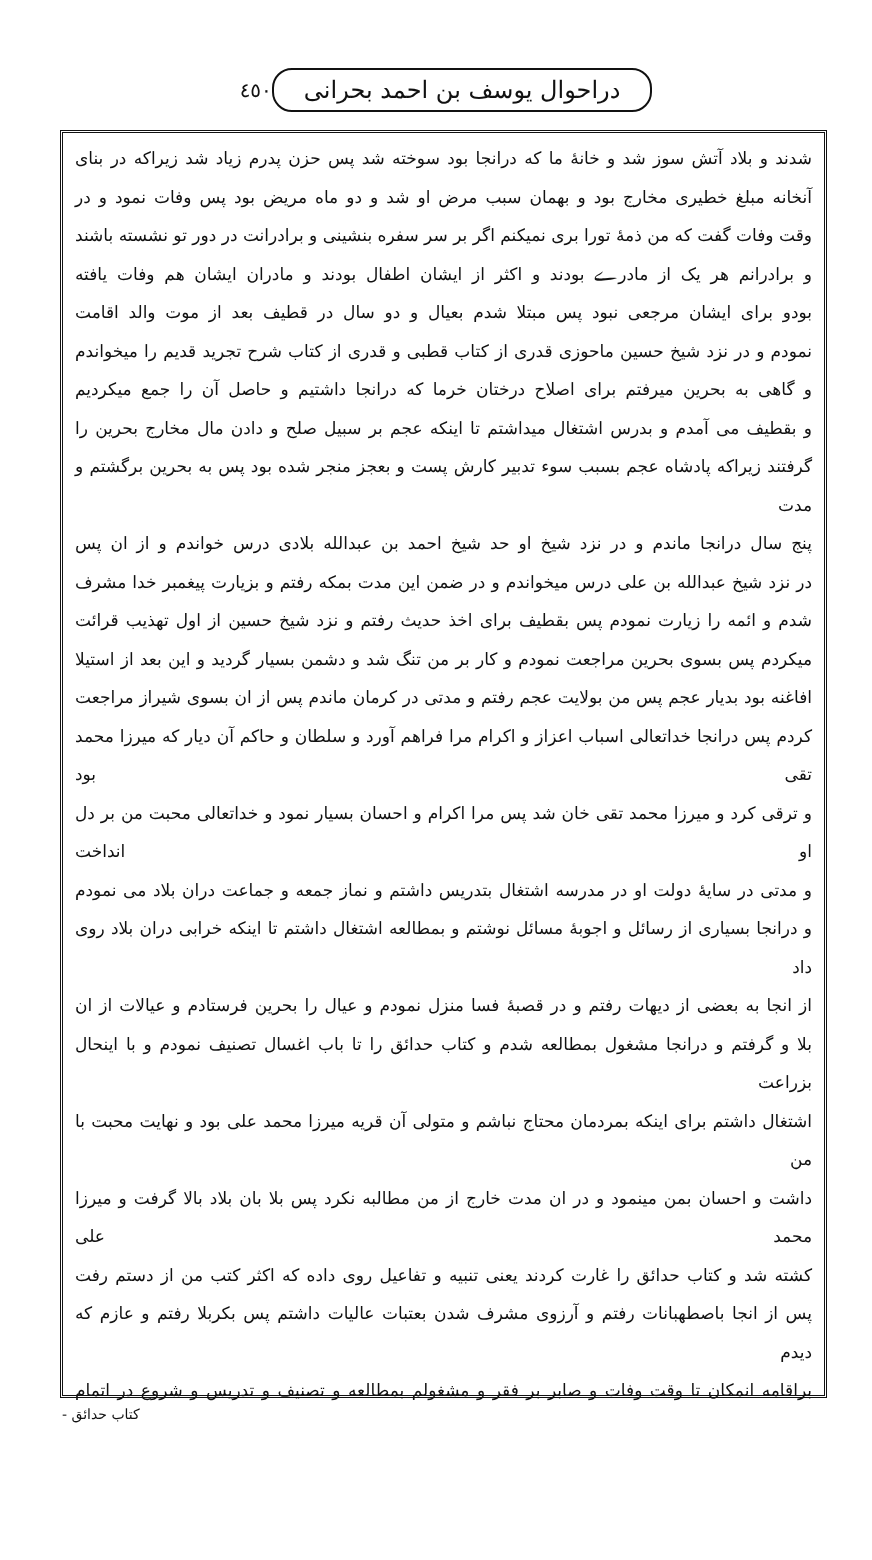دراحوال یوسف بن احمد بحرانی ٤٥٠
شدند و بلاد آتش سوز شد و خانهٔ ما که درانجا بود سوخته شد پس حزن پدرم زیاد شد زیراکه در بنای
آنخانه مبلغ خطیری مخارج بود و بهمان سبب مرض او شد و دو ماه مریض بود پس وفات نمود و در
وقت وفات گفت که من ذمهٔ تورا بری نمیکنم اگر بر سر سفره بنشینی و برادرانت در دور تو نشسته باشند
و برادرانم هر یک از مادرے بودند و اکثر از ایشان اطفال بودند و مادران ایشان هم وفات یافته
بودو برای ایشان مرجعی نبود پس مبتلا شدم بعیال و دو سال در قطیف بعد از موت والد اقامت
نمودم و در نزد شیخ حسین ماحوزی قدری از کتاب قطبی و قدری از کتاب شرح تجرید قدیم را میخواندم
و گاهی به بحرین میرفتم برای اصلاح درختان خرما که درانجا داشتیم و حاصل آن را جمع میکردیم
و بقطیف می آمدم و بدرس اشتغال میداشتم تا اینکه عجم بر سبیل صلح و دادن مال مخارج بحرین را
گرفتند زیراکه پادشاه عجم بسبب سوء تدبیر کارش پست و بعجز منجر شده بود پس به بحرین برگشتم و مدت
پنج سال درانجا ماندم و در نزد شیخ او حد شیخ احمد بن عبدالله بلادی درس خواندم و از ان پس
در نزد شیخ عبدالله بن علی درس میخواندم و در ضمن این مدت بمکه رفتم و بزیارت پیغمبر خدا مشرف
شدم و ائمه را زیارت نمودم پس بقطیف برای اخذ حدیث رفتم و نزد شیخ حسین از اول تهذیب قرائت
میکردم پس بسوی بحرین مراجعت نمودم و کار بر من تنگ شد و دشمن بسیار گردید و این بعد از استیلا
افاغنه بود بدیار عجم پس من بولایت عجم رفتم و مدتی در کرمان ماندم پس از ان بسوی شیراز مراجعت
کردم پس درانجا خداتعالی اسباب اعزاز و اکرام مرا فراهم آورد و سلطان و حاکم آن دیار که میرزا محمد تقی بود
و ترقی کرد و میرزا محمد تقی خان شد پس مرا اکرام و احسان بسیار نمود و خداتعالی محبت من بر دل او انداخت
و مدتی در سایهٔ دولت او در مدرسه اشتغال بتدریس داشتم و نماز جمعه و جماعت دران بلاد می نمودم
و درانجا بسیاری از رسائل و اجوبهٔ مسائل نوشتم و بمطالعه اشتغال داشتم تا اینکه خرابی دران بلاد روی داد
از انجا به بعضی از دیهات رفتم و در قصبهٔ فسا منزل نمودم و عیال را بحرین فرستادم و عیالات از ان
بلا و گرفتم و درانجا مشغول بمطالعه شدم و کتاب حدائق را تا باب اغسال تصنیف نمودم و با اینحال بزراعت
اشتغال داشتم برای اینکه بمردمان محتاج نباشم و متولی آن قریه میرزا محمد علی بود و نهایت محبت با من
داشت و احسان بمن مینمود و در ان مدت خارج از من مطالبه نکرد پس بلا بان بلاد بالا گرفت و میرزا محمد علی
کشته شد و کتاب حدائق را غارت کردند یعنی تنبیه و تفاعیل روی داده که اکثر کتب من از دستم رفت
پس از انجا باصطهبانات رفتم و آرزوی مشرف شدن بعتبات عالیات داشتم پس بکربلا رفتم و عازم که دیدم
براقامه انمکان تا وقت وفات و صابر بر فقر و مشغولم بمطالعه و تصنیف و تدریس و شروع در اتمام
کتاب حدائق -